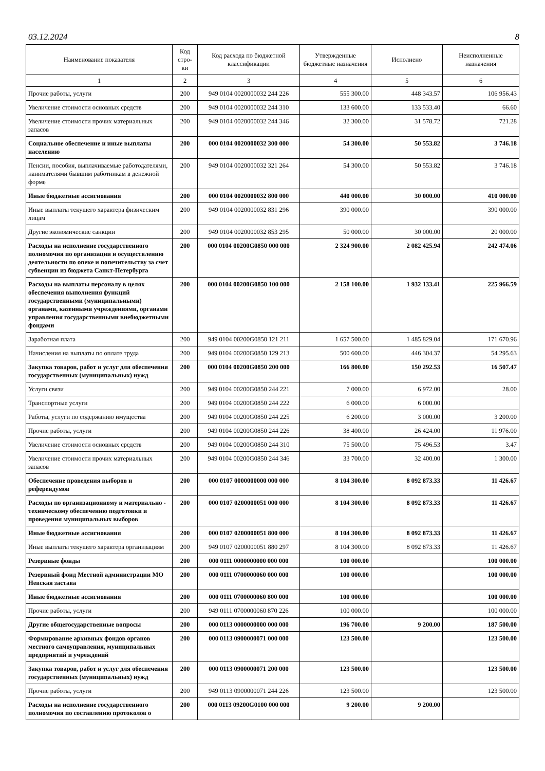03.12.2024 8
| Наименование показателя | Код стро-ки | Код расхода по бюджетной классификации | Утвержденные бюджетные назначения | Исполнено | Неисполненные назначения |
| --- | --- | --- | --- | --- | --- |
| 1 | 2 | 3 | 4 | 5 | 6 |
| Прочие работы, услуги | 200 | 949 0104 0020000032 244 226 | 555 300.00 | 448 343.57 | 106 956.43 |
| Увеличение стоимости основных средств | 200 | 949 0104 0020000032 244 310 | 133 600.00 | 133 533.40 | 66.60 |
| Увеличение стоимости прочих материальных запасов | 200 | 949 0104 0020000032 244 346 | 32 300.00 | 31 578.72 | 721.28 |
| Социальное обеспечение и иные выплаты населению | 200 | 000 0104 0020000032 300 000 | 54 300.00 | 50 553.82 | 3 746.18 |
| Пенсии, пособия, выплачиваемые работодателями, нанимателями бывшим работникам в денежной форме | 200 | 949 0104 0020000032 321 264 | 54 300.00 | 50 553.82 | 3 746.18 |
| Иные бюджетные ассигнования | 200 | 000 0104 0020000032 800 000 | 440 000.00 | 30 000.00 | 410 000.00 |
| Иные выплаты текущего характера физическим лицам | 200 | 949 0104 0020000032 831 296 | 390 000.00 | | 390 000.00 |
| Другие экономические санкции | 200 | 949 0104 0020000032 853 295 | 50 000.00 | 30 000.00 | 20 000.00 |
| Расходы на исполнение государственного полномочия по организации и осуществлению деятельности по опеке и попечительству за счет субвенции из бюджета Санкт-Петербурга | 200 | 000 0104 00200G0850 000 000 | 2 324 900.00 | 2 082 425.94 | 242 474.06 |
| Расходы на выплаты персоналу в целях обеспечения выполнения функций государственными (муниципальными) органами, казенными учреждениями, органами управления государственными внебюджетными фондами | 200 | 000 0104 00200G0850 100 000 | 2 158 100.00 | 1 932 133.41 | 225 966.59 |
| Заработная плата | 200 | 949 0104 00200G0850 121 211 | 1 657 500.00 | 1 485 829.04 | 171 670.96 |
| Начисления на выплаты по оплате труда | 200 | 949 0104 00200G0850 129 213 | 500 600.00 | 446 304.37 | 54 295.63 |
| Закупка товаров, работ и услуг для обеспечения государственных (муниципальных) нужд | 200 | 000 0104 00200G0850 200 000 | 166 800.00 | 150 292.53 | 16 507.47 |
| Услуги связи | 200 | 949 0104 00200G0850 244 221 | 7 000.00 | 6 972.00 | 28.00 |
| Транспортные услуги | 200 | 949 0104 00200G0850 244 222 | 6 000.00 | 6 000.00 | |
| Работы, услуги по содержанию имущества | 200 | 949 0104 00200G0850 244 225 | 6 200.00 | 3 000.00 | 3 200.00 |
| Прочие работы, услуги | 200 | 949 0104 00200G0850 244 226 | 38 400.00 | 26 424.00 | 11 976.00 |
| Увеличение стоимости основных средств | 200 | 949 0104 00200G0850 244 310 | 75 500.00 | 75 496.53 | 3.47 |
| Увеличение стоимости прочих материальных запасов | 200 | 949 0104 00200G0850 244 346 | 33 700.00 | 32 400.00 | 1 300.00 |
| Обеспечение проведения выборов и референдумов | 200 | 000 0107 0000000000 000 000 | 8 104 300.00 | 8 092 873.33 | 11 426.67 |
| Расходы по организационному и материально - техническому обеспечению подготовки и проведения муниципальных выборов | 200 | 000 0107 0200000051 000 000 | 8 104 300.00 | 8 092 873.33 | 11 426.67 |
| Иные бюджетные ассигнования | 200 | 000 0107 0200000051 800 000 | 8 104 300.00 | 8 092 873.33 | 11 426.67 |
| Иные выплаты текущего характера организациям | 200 | 949 0107 0200000051 880 297 | 8 104 300.00 | 8 092 873.33 | 11 426.67 |
| Резервные фонды | 200 | 000 0111 0000000000 000 000 | 100 000.00 | | 100 000.00 |
| Резервный фонд Местной администрации МО Невская застава | 200 | 000 0111 0700000060 000 000 | 100 000.00 | | 100 000.00 |
| Иные бюджетные ассигнования | 200 | 000 0111 0700000060 800 000 | 100 000.00 | | 100 000.00 |
| Прочие работы, услуги | 200 | 949 0111 0700000060 870 226 | 100 000.00 | | 100 000.00 |
| Другие общегосударственные вопросы | 200 | 000 0113 0000000000 000 000 | 196 700.00 | 9 200.00 | 187 500.00 |
| Формирование архивных фондов органов местного самоуправления, муниципальных предприятий и учреждений | 200 | 000 0113 0900000071 000 000 | 123 500.00 | | 123 500.00 |
| Закупка товаров, работ и услуг для обеспечения государственных (муниципальных) нужд | 200 | 000 0113 0900000071 200 000 | 123 500.00 | | 123 500.00 |
| Прочие работы, услуги | 200 | 949 0113 0900000071 244 226 | 123 500.00 | | 123 500.00 |
| Расходы на исполнение государственного полномочия по составлению протоколов о | 200 | 000 0113 09200G0100 000 000 | 9 200.00 | 9 200.00 | |